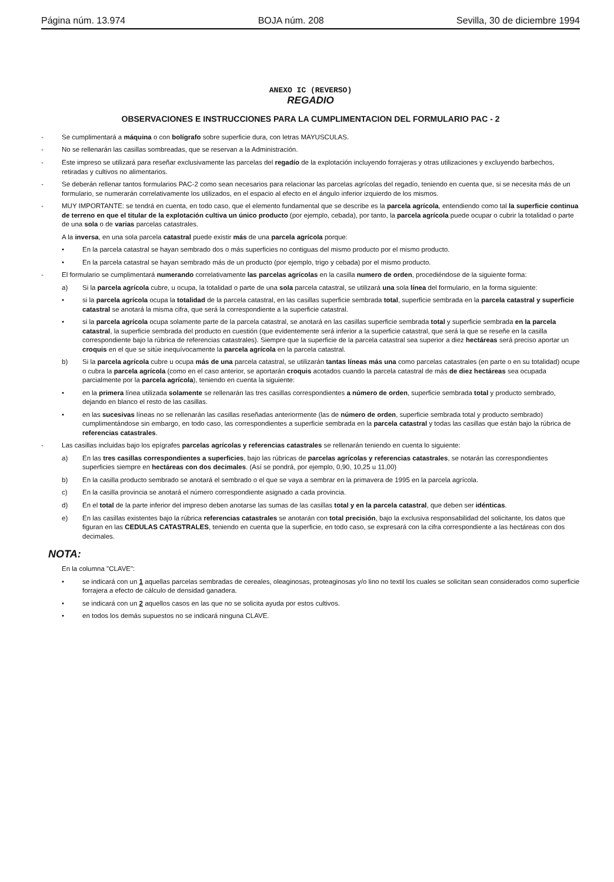Página núm. 13.974 BOJA núm. 208 Sevilla, 30 de diciembre 1994
ANEXO IC (REVERSO)
REGADIO
OBSERVACIONES E INSTRUCCIONES PARA LA CUMPLIMENTACION DEL FORMULARIO PAC - 2
- Se cumplimentará a máquina o con bolígrafo sobre superficie dura, con letras MAYUSCULAS.
- No se rellenarán las casillas sombreadas, que se reservan a la Administración.
- Este impreso se utilizará para reseñar exclusivamente las parcelas del regadío de la explotación incluyendo forrajeras y otras utilizaciones y excluyendo barbechos, retiradas y cultivos no alimentarios.
- Se deberán rellenar tantos formularios PAC-2 como sean necesarios para relacionar las parcelas agrícolas del regadío, teniendo en cuenta que, si se necesita más de un formulario, se numerarán correlativamente los utilizados, en el espacio al efecto en el ángulo inferior izquierdo de los mismos.
- MUY IMPORTANTE: se tendrá en cuenta, en todo caso, que el elemento fundamental que se describe es la parcela agrícola, entendiendo como tal la superficie continua de terreno en que el titular de la explotación cultiva un único producto (por ejemplo, cebada), por tanto, la parcela agrícola puede ocupar o cubrir la totalidad o parte de una sola o de varias parcelas catastrales.
A la inversa, en una sola parcela catastral puede existir más de una parcela agrícola porque:
• En la parcela catastral se hayan sembrado dos o más superficies no contiguas del mismo producto por el mismo producto.
• En la parcela catastral se hayan sembrado más de un producto (por ejemplo, trigo y cebada) por el mismo producto.
- El formulario se cumplimentará numerando correlativamente las parcelas agrícolas en la casilla numero de orden, procediéndose de la siguiente forma:
a) Si la parcela agrícola cubre, u ocupa, la totalidad o parte de una sola parcela catastral, se utilizará una sola línea del formulario, en la forma siguiente:
• si la parcela agrícola ocupa la totalidad de la parcela catastral, en las casillas superficie sembrada total, superficie sembrada en la parcela catastral y superficie catastral se anotará la misma cifra, que será la correspondiente a la superficie catastral.
• si la parcela agrícola ocupa solamente parte de la parcela catastral, se anotará en las casillas superficie sembrada total y superficie sembrada en la parcela catastral, la superficie sembrada del producto en cuestión (que evidentemente será inferior a la superficie catastral, que será la que se reseñe en la casilla correspondiente bajo la rúbrica de referencias catastrales). Siempre que la superficie de la parcela catastral sea superior a diez hectáreas será preciso aportar un croquis en el que se sitúe inequívocamente la parcela agrícola en la parcela catastral.
b) Si la parcela agrícola cubre u ocupa más de una parcela catastral, se utilizarán tantas líneas más una como parcelas catastrales (en parte o en su totalidad) ocupe o cubra la parcela agrícola (como en el caso anterior, se aportarán croquis acotados cuando la parcela catastral de más de diez hectáreas sea ocupada parcialmente por la parcela agrícola), teniendo en cuenta la siguiente:
• en la primera línea utilizada solamente se rellenarán las tres casillas correspondientes a número de orden, superficie sembrada total y producto sembrado, dejando en blanco el resto de las casillas.
• en las sucesivas líneas no se rellenarán las casillas reseñadas anteriormente (las de número de orden, superficie sembrada total y producto sembrado) cumplimentándose sin embargo, en todo caso, las correspondientes a superficie sembrada en la parcela catastral y todas las casillas que están bajo la rúbrica de referencias catastrales.
- Las casillas incluidas bajo los epígrafes parcelas agrícolas y referencias catastrales se rellenarán teniendo en cuenta lo siguiente:
a) En las tres casillas correspondientes a superficies, bajo las rúbricas de parcelas agrícolas y referencias catastrales, se notarán las correspondientes superficies siempre en hectáreas con dos decimales. (Así se pondrá, por ejemplo, 0,90, 10,25 u 11,00)
b) En la casilla producto sembrado se anotará el sembrado o el que se vaya a sembrar en la primavera de 1995 en la parcela agrícola.
c) En la casilla provincia se anotará el número correspondiente asignado a cada provincia.
d) En el total de la parte inferior del impreso deben anotarse las sumas de las casillas total y en la parcela catastral, que deben ser idénticas.
e) En las casillas existentes bajo la rúbrica referencias catastrales se anotarán con total precisión, bajo la exclusiva responsabilidad del solicitante, los datos que figuran en las CEDULAS CATASTRALES, teniendo en cuenta que la superficie, en todo caso, se expresará con la cifra correspondiente a las hectáreas con dos decimales.
NOTA:
En la columna "CLAVE":
• se indicará con un 1 aquellas parcelas sembradas de cereales, oleaginosas, proteaginosas y/o lino no textil los cuales se solicitan sean considerados como superficie forrajera a efecto de cálculo de densidad ganadera.
• se indicará con un 2 aquellos casos en las que no se solicita ayuda por estos cultivos.
• en todos los demás supuestos no se indicará ninguna CLAVE.